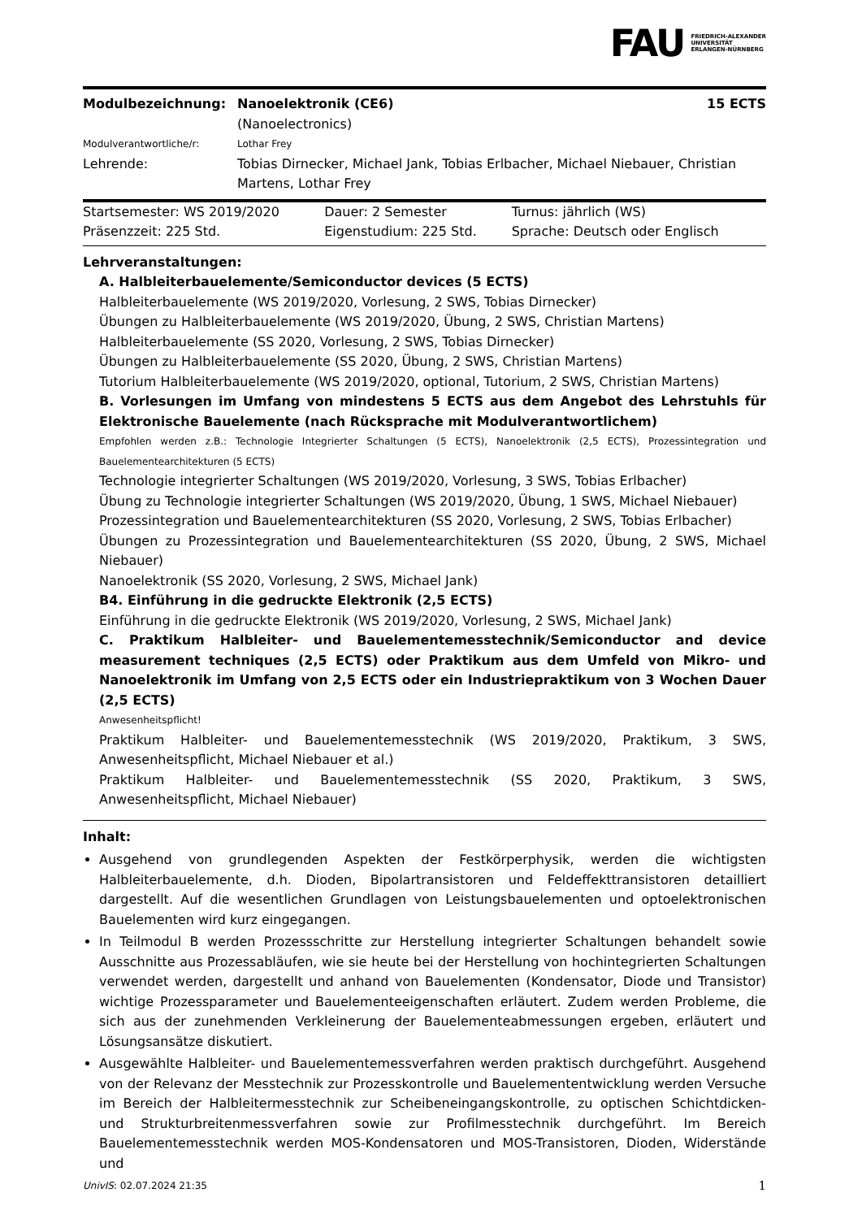FAU
FRIEDRICH-ALEXANDER
UNIVERSITÄT
ERLANGEN-NÜRNBERG
| Modulbezeichnung: | Nanoelektronik (CE6) (Nanoelectronics) | 15 ECTS |
| Modulverantwortliche/r: | Lothar Frey | |
| Lehrende: | Tobias Dirnecker, Michael Jank, Tobias Erlbacher, Michael Niebauer, Christian Martens, Lothar Frey | |
| Startsemester: WS 2019/2020 | Dauer: 2 Semester | Turnus: jährlich (WS) |
| Präsenzzeit: 225 Std. | Eigenstudium: 225 Std. | Sprache: Deutsch oder Englisch |
Lehrveranstaltungen:
A. Halbleiterbauelemente/Semiconductor devices (5 ECTS)
Halbleiterbauelemente (WS 2019/2020, Vorlesung, 2 SWS, Tobias Dirnecker)
Übungen zu Halbleiterbauelemente (WS 2019/2020, Übung, 2 SWS, Christian Martens)
Halbleiterbauelemente (SS 2020, Vorlesung, 2 SWS, Tobias Dirnecker)
Übungen zu Halbleiterbauelemente (SS 2020, Übung, 2 SWS, Christian Martens)
Tutorium Halbleiterbauelemente (WS 2019/2020, optional, Tutorium, 2 SWS, Christian Martens)
B. Vorlesungen im Umfang von mindestens 5 ECTS aus dem Angebot des Lehrstuhls für Elektronische Bauelemente (nach Rücksprache mit Modulverantwortlichem)
Empfohlen werden z.B.: Technologie Integrierter Schaltungen (5 ECTS), Nanoelektronik (2,5 ECTS), Prozessintegration und Bauelementearchitekturen (5 ECTS)
Technologie integrierter Schaltungen (WS 2019/2020, Vorlesung, 3 SWS, Tobias Erlbacher)
Übung zu Technologie integrierter Schaltungen (WS 2019/2020, Übung, 1 SWS, Michael Niebauer)
Prozessintegration und Bauelementearchitekturen (SS 2020, Vorlesung, 2 SWS, Tobias Erlbacher)
Übungen zu Prozessintegration und Bauelementearchitekturen (SS 2020, Übung, 2 SWS, Michael Niebauer)
Nanoelektronik (SS 2020, Vorlesung, 2 SWS, Michael Jank)
B4. Einführung in die gedruckte Elektronik (2,5 ECTS)
Einführung in die gedruckte Elektronik (WS 2019/2020, Vorlesung, 2 SWS, Michael Jank)
C. Praktikum Halbleiter- und Bauelementemesstechnik/Semiconductor and device measurement techniques (2,5 ECTS) oder Praktikum aus dem Umfeld von Mikro- und Nanoelektronik im Umfang von 2,5 ECTS oder ein Industriepraktikum von 3 Wochen Dauer (2,5 ECTS)
Anwesenheitspflicht!
Praktikum Halbleiter- und Bauelementemesstechnik (WS 2019/2020, Praktikum, 3 SWS, Anwesenheitspflicht, Michael Niebauer et al.)
Praktikum Halbleiter- und Bauelementemesstechnik (SS 2020, Praktikum, 3 SWS, Anwesenheitspflicht, Michael Niebauer)
Inhalt:
Ausgehend von grundlegenden Aspekten der Festkörperphysik, werden die wichtigsten Halbleiterbauelemente, d.h. Dioden, Bipolartransistoren und Feldeffekttransistoren detailliert dargestellt. Auf die wesentlichen Grundlagen von Leistungsbauelementen und optoelektronischen Bauelementen wird kurz eingegangen.
In Teilmodul B werden Prozessschritte zur Herstellung integrierter Schaltungen behandelt sowie Ausschnitte aus Prozessabläufen, wie sie heute bei der Herstellung von hochintegrierten Schaltungen verwendet werden, dargestellt und anhand von Bauelementen (Kondensator, Diode und Transistor) wichtige Prozessparameter und Bauelementeeigenschaften erläutert. Zudem werden Probleme, die sich aus der zunehmenden Verkleinerung der Bauelementeabmessungen ergeben, erläutert und Lösungsansätze diskutiert.
Ausgewählte Halbleiter- und Bauelementemessverfahren werden praktisch durchgeführt. Ausgehend von der Relevanz der Messtechnik zur Prozesskontrolle und Bauelemententwicklung werden Versuche im Bereich der Halbleitermesstechnik zur Scheibeneingangskontrolle, zu optischen Schichtdicken- und Strukturbreitenmessverfahren sowie zur Profilmesstechnik durchgeführt. Im Bereich Bauelementemesstechnik werden MOS-Kondensatoren und MOS-Transistoren, Dioden, Widerstände und
UnivIS: 02.07.2024 21:35 1